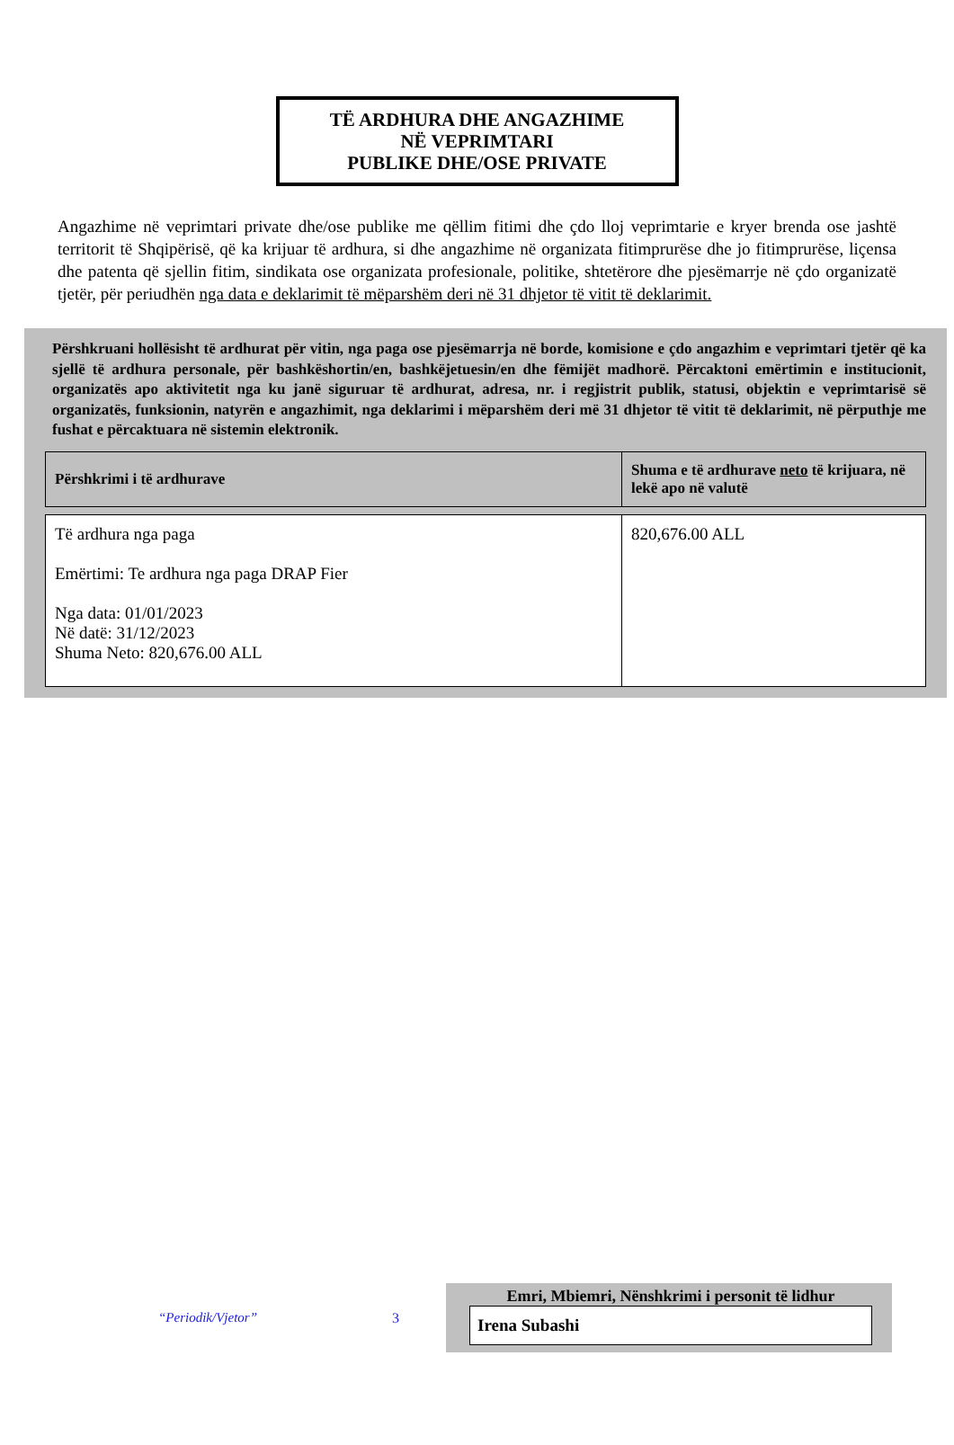TË ARDHURA DHE ANGAZHIME
NË VEPRIMTARI
PUBLIKE DHE/OSE PRIVATE
Angazhime në veprimtari private dhe/ose publike me qëllim fitimi dhe çdo lloj veprimtarie e kryer brenda ose jashtë territorit të Shqipërisë, që ka krijuar të ardhura, si dhe angazhime në organizata fitimprurëse dhe jo fitimprurëse, liçensa dhe patenta që sjellin fitim, sindikata ose organizata profesionale, politike, shtetërore dhe pjesëmarrje në çdo organizatë tjetër, për periudhën nga data e deklarimit të mëparshëm deri në 31 dhjetor të vitit të deklarimit.
Përshkruani hollësisht të ardhurat për vitin, nga paga ose pjesëmarrja në borde, komisione e çdo angazhim e veprimtari tjetër që ka sjellë të ardhura personale, për bashkëshortin/en, bashkëjetuesin/en dhe fëmijët madhorë. Përcaktoni emërtimin e institucionit, organizatës apo aktivitetit nga ku janë siguruar të ardhurat, adresa, nr. i regjistrit publik, statusi, objektin e veprimtarisë së organizatës, funksionin, natyrën e angazhimit, nga deklarimi i mëparshëm deri më 31 dhjetor të vitit të deklarimit, në përputhje me fushat e përcaktuara në sistemin elektronik.
| Përshkrimi i të ardhurave | Shuma e të ardhurave neto të krijuara, në lekë apo në valutë |
| --- | --- |
| Të ardhura nga paga Emërtimi: Te ardhura nga paga DRAP Fier Nga data: 01/01/2023 Në datë: 31/12/2023 Shuma Neto: 820,676.00 ALL | 820,676.00 ALL |
“Periodik/Vjetor” 3
Emri, Mbiemri, Nënshkrimi i personit të lidhur
Irena Subashi